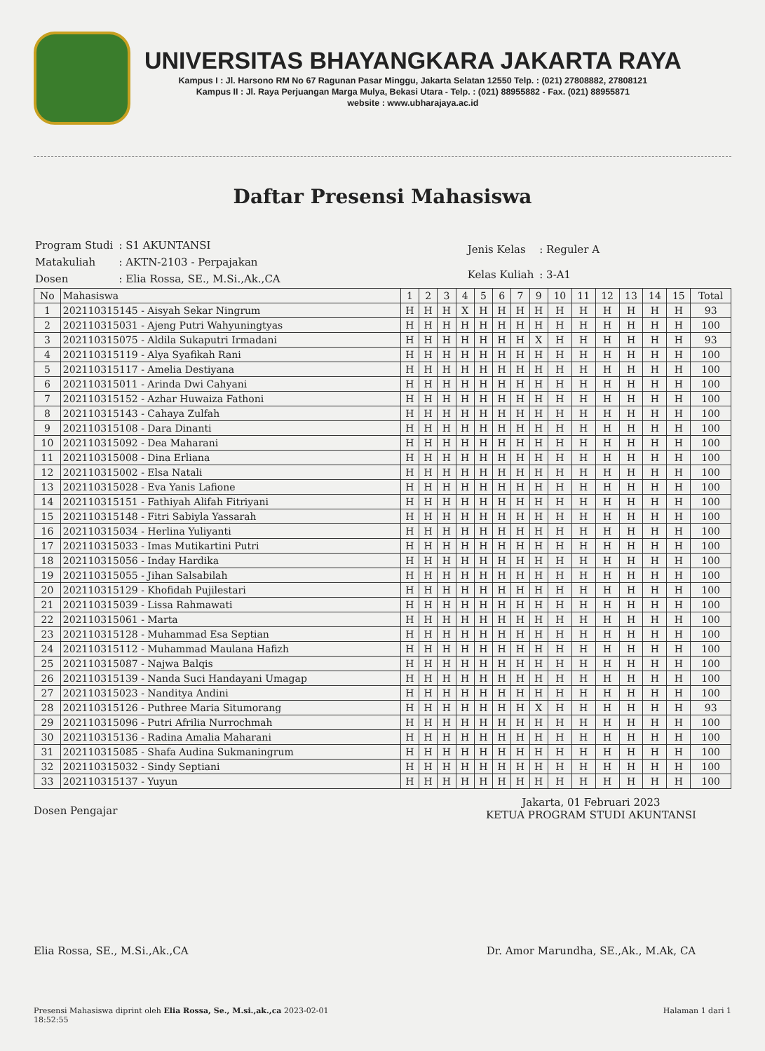UNIVERSITAS BHAYANGKARA JAKARTA RAYA
Kampus I : Jl. Harsono RM No 67 Ragunan Pasar Minggu, Jakarta Selatan 12550 Telp. : (021) 27808882, 27808121
Kampus II : Jl. Raya Perjuangan Marga Mulya, Bekasi Utara - Telp. : (021) 88955882 - Fax. (021) 88955871
website : www.ubharajaya.ac.id
Daftar Presensi Mahasiswa
| Program Studi | : S1 AKUNTANSI |
| Matakuliah | : AKTN-2103 - Perpajakan |
| Dosen | : Elia Rossa, SE., M.Si.,Ak.,CA |
| Jenis Kelas | : Reguler A |
| Kelas Kuliah | : 3-A1 |
| No | Mahasiswa | 1 | 2 | 3 | 4 | 5 | 6 | 7 | 9 | 10 | 11 | 12 | 13 | 14 | 15 | Total |
| --- | --- | --- | --- | --- | --- | --- | --- | --- | --- | --- | --- | --- | --- | --- | --- | --- |
| 1 | 202110315145 - Aisyah Sekar Ningrum | H | H | H | X | H | H | H | H | H | H | H | H | H | H | 93 |
| 2 | 202110315031 - Ajeng Putri Wahyuningtyas | H | H | H | H | H | H | H | H | H | H | H | H | H | H | 100 |
| 3 | 202110315075 - Aldila Sukaputri Irmadani | H | H | H | H | H | H | H | X | H | H | H | H | H | H | 93 |
| 4 | 202110315119 - Alya Syafikah Rani | H | H | H | H | H | H | H | H | H | H | H | H | H | H | 100 |
| 5 | 202110315117 - Amelia Destiyana | H | H | H | H | H | H | H | H | H | H | H | H | H | H | 100 |
| 6 | 202110315011 - Arinda Dwi Cahyani | H | H | H | H | H | H | H | H | H | H | H | H | H | H | 100 |
| 7 | 202110315152 - Azhar Huwaiza Fathoni | H | H | H | H | H | H | H | H | H | H | H | H | H | H | 100 |
| 8 | 202110315143 - Cahaya Zulfah | H | H | H | H | H | H | H | H | H | H | H | H | H | H | 100 |
| 9 | 202110315108 - Dara Dinanti | H | H | H | H | H | H | H | H | H | H | H | H | H | H | 100 |
| 10 | 202110315092 - Dea Maharani | H | H | H | H | H | H | H | H | H | H | H | H | H | H | 100 |
| 11 | 202110315008 - Dina Erliana | H | H | H | H | H | H | H | H | H | H | H | H | H | H | 100 |
| 12 | 202110315002 - Elsa Natali | H | H | H | H | H | H | H | H | H | H | H | H | H | H | 100 |
| 13 | 202110315028 - Eva Yanis Lafione | H | H | H | H | H | H | H | H | H | H | H | H | H | H | 100 |
| 14 | 202110315151 - Fathiyah Alifah Fitriyani | H | H | H | H | H | H | H | H | H | H | H | H | H | H | 100 |
| 15 | 202110315148 - Fitri Sabiyla Yassarah | H | H | H | H | H | H | H | H | H | H | H | H | H | H | 100 |
| 16 | 202110315034 - Herlina Yuliyanti | H | H | H | H | H | H | H | H | H | H | H | H | H | H | 100 |
| 17 | 202110315033 - Imas Mutikartini Putri | H | H | H | H | H | H | H | H | H | H | H | H | H | H | 100 |
| 18 | 202110315056 - Inday Hardika | H | H | H | H | H | H | H | H | H | H | H | H | H | H | 100 |
| 19 | 202110315055 - Jihan Salsabilah | H | H | H | H | H | H | H | H | H | H | H | H | H | H | 100 |
| 20 | 202110315129 - Khofidah Pujilestari | H | H | H | H | H | H | H | H | H | H | H | H | H | H | 100 |
| 21 | 202110315039 - Lissa Rahmawati | H | H | H | H | H | H | H | H | H | H | H | H | H | H | 100 |
| 22 | 202110315061 - Marta | H | H | H | H | H | H | H | H | H | H | H | H | H | H | 100 |
| 23 | 202110315128 - Muhammad Esa Septian | H | H | H | H | H | H | H | H | H | H | H | H | H | H | 100 |
| 24 | 202110315112 - Muhammad Maulana Hafizh | H | H | H | H | H | H | H | H | H | H | H | H | H | H | 100 |
| 25 | 202110315087 - Najwa Balqis | H | H | H | H | H | H | H | H | H | H | H | H | H | H | 100 |
| 26 | 202110315139 - Nanda Suci Handayani Umagap | H | H | H | H | H | H | H | H | H | H | H | H | H | H | 100 |
| 27 | 202110315023 - Nanditya Andini | H | H | H | H | H | H | H | H | H | H | H | H | H | H | 100 |
| 28 | 202110315126 - Puthree Maria Situmorang | H | H | H | H | H | H | H | X | H | H | H | H | H | H | 93 |
| 29 | 202110315096 - Putri Afrilia Nurrochmah | H | H | H | H | H | H | H | H | H | H | H | H | H | H | 100 |
| 30 | 202110315136 - Radina Amalia Maharani | H | H | H | H | H | H | H | H | H | H | H | H | H | H | 100 |
| 31 | 202110315085 - Shafa Audina Sukmaningrum | H | H | H | H | H | H | H | H | H | H | H | H | H | H | 100 |
| 32 | 202110315032 - Sindy Septiani | H | H | H | H | H | H | H | H | H | H | H | H | H | H | 100 |
| 33 | 202110315137 - Yuyun | H | H | H | H | H | H | H | H | H | H | H | H | H | H | 100 |
Dosen Pengajar
Elia Rossa, SE., M.Si.,Ak.,CA
Jakarta, 01 Februari 2023
KETUA PROGRAM STUDI AKUNTANSI
Dr. Amor Marundha, SE.,Ak., M.Ak, CA
Presensi Mahasiswa diprint oleh Elia Rossa, Se., M.si.,ak.,ca 2023-02-01
18:52:55
Halaman 1 dari 1